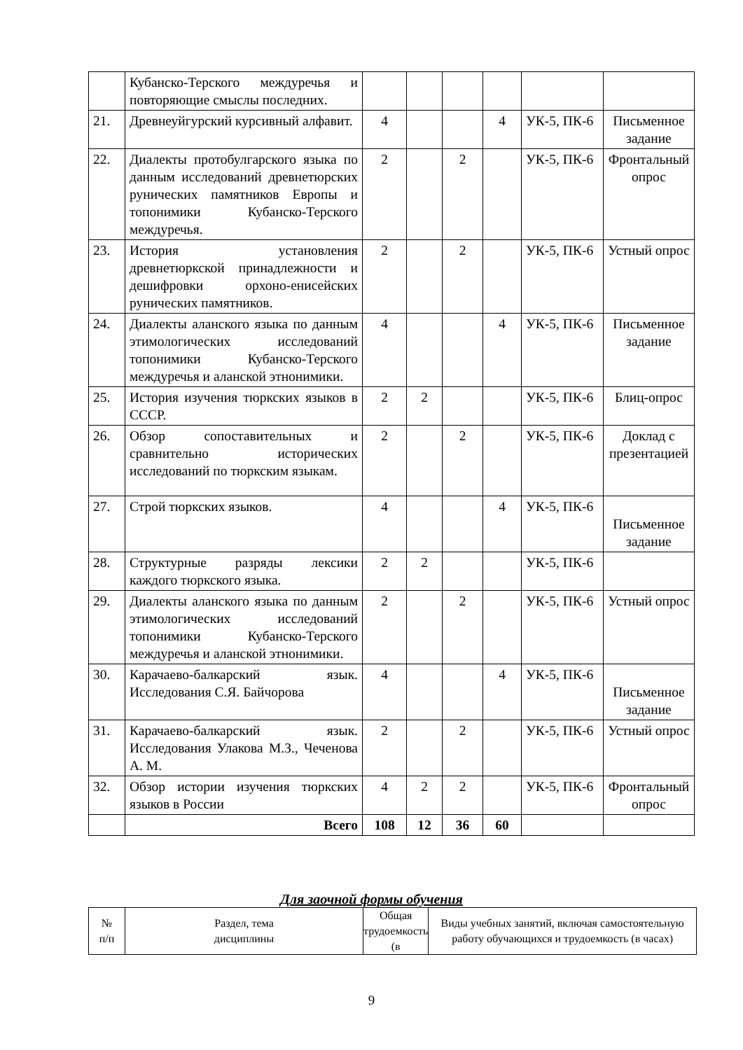| | Кубанско-Терского междуречья и повторяющие смыслы последних. | | | | | | |
| 21. | Древнеуйгурский курсивный алфавит. | 4 | | | 4 | УК-5, ПК-6 | Письменное задание |
| 22. | Диалекты протобулгарского языка по данным исследований древнетюрских рунических памятников Европы и топонимики Кубанско-Терского междуречья. | 2 | | 2 | | УК-5, ПК-6 | Фронтальный опрос |
| 23. | История установления древнетюркской принадлежности и дешифровки орхоно-енисейских рунических памятников. | 2 | | 2 | | УК-5, ПК-6 | Устный опрос |
| 24. | Диалекты аланского языка по данным этимологических исследований топонимики Кубанско-Терского междуречья и аланской этнонимики. | 4 | | | 4 | УК-5, ПК-6 | Письменное задание |
| 25. | История изучения тюркских языков в СССР. | 2 | 2 | | | УК-5, ПК-6 | Блиц-опрос |
| 26. | Обзор сопоставительных и сравнительно исторических исследований по тюркским языкам. | 2 | | 2 | | УК-5, ПК-6 | Доклад с презентацией |
| 27. | Строй тюркских языков. | 4 | | | 4 | УК-5, ПК-6 | Письменное задание |
| 28. | Структурные разряды лексики каждого тюркского языка. | 2 | 2 | | | УК-5, ПК-6 | |
| 29. | Диалекты аланского языка по данным этимологических исследований топонимики Кубанско-Терского междуречья и аланской этнонимики. | 2 | | 2 | | УК-5, ПК-6 | Устный опрос |
| 30. | Карачаево-балкарский язык. Исследования С.Я. Байчорова | 4 | | | 4 | УК-5, ПК-6 | Письменное задание |
| 31. | Карачаево-балкарский язык. Исследования Улакова М.З., Чеченова А. М. | 2 | | 2 | | УК-5, ПК-6 | Устный опрос |
| 32. | Обзор истории изучения тюркских языков в России | 4 | 2 | 2 | | УК-5, ПК-6 | Фронтальный опрос |
| | Всего | 108 | 12 | 36 | 60 | | |
Для заочной формы обучения
| № п/п | Раздел, тема дисциплины | Общая трудоемкость (в | Виды учебных занятий, включая самостоятельную работу обучающихся и трудоемкость (в часах) |
9